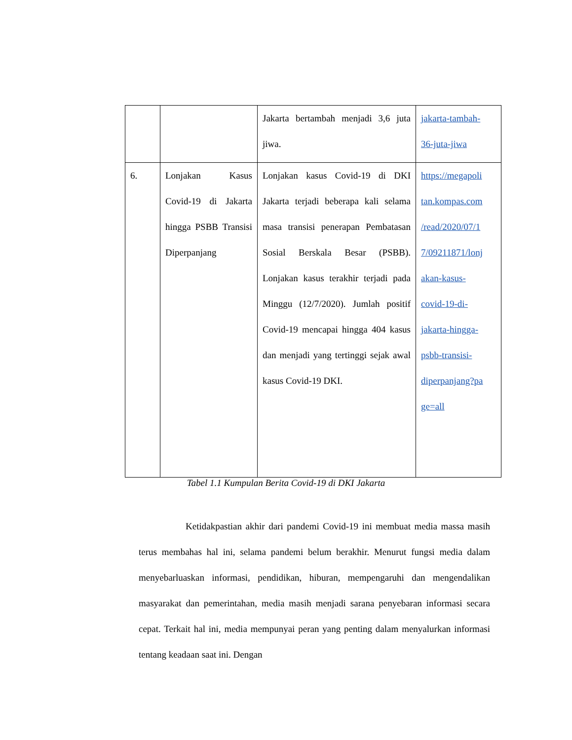| | | Jakarta bertambah menjadi 3,6 juta jiwa. | jakarta-tambah- 36-juta-jiwa |
| 6. | Lonjakan Kasus Covid-19 di Jakarta hingga PSBB Transisi Diperpanjang | Lonjakan kasus Covid-19 di DKI Jakarta terjadi beberapa kali selama masa transisi penerapan Pembatasan Sosial Berskala Besar (PSBB). Lonjakan kasus terakhir terjadi pada Minggu (12/7/2020). Jumlah positif Covid-19 mencapai hingga 404 kasus dan menjadi yang tertinggi sejak awal kasus Covid-19 DKI. | https://megapoli tan.kompas.com /read/2020/07/1 7/09211871/lonj akan-kasus- covid-19-di- jakarta-hingga- psbb-transisi- diperpanjang?pa ge=all |
Tabel 1.1 Kumpulan Berita Covid-19 di DKI Jakarta
     Ketidakpastian akhir dari pandemi Covid-19 ini membuat media massa masih terus membahas hal ini, selama pandemi belum berakhir. Menurut fungsi media dalam menyebarluaskan informasi, pendidikan, hiburan, mempengaruhi dan mengendalikan masyarakat dan pemerintahan, media masih menjadi sarana penyebaran informasi secara cepat. Terkait hal ini, media mempunyai peran yang penting dalam menyalurkan informasi tentang keadaan saat ini. Dengan